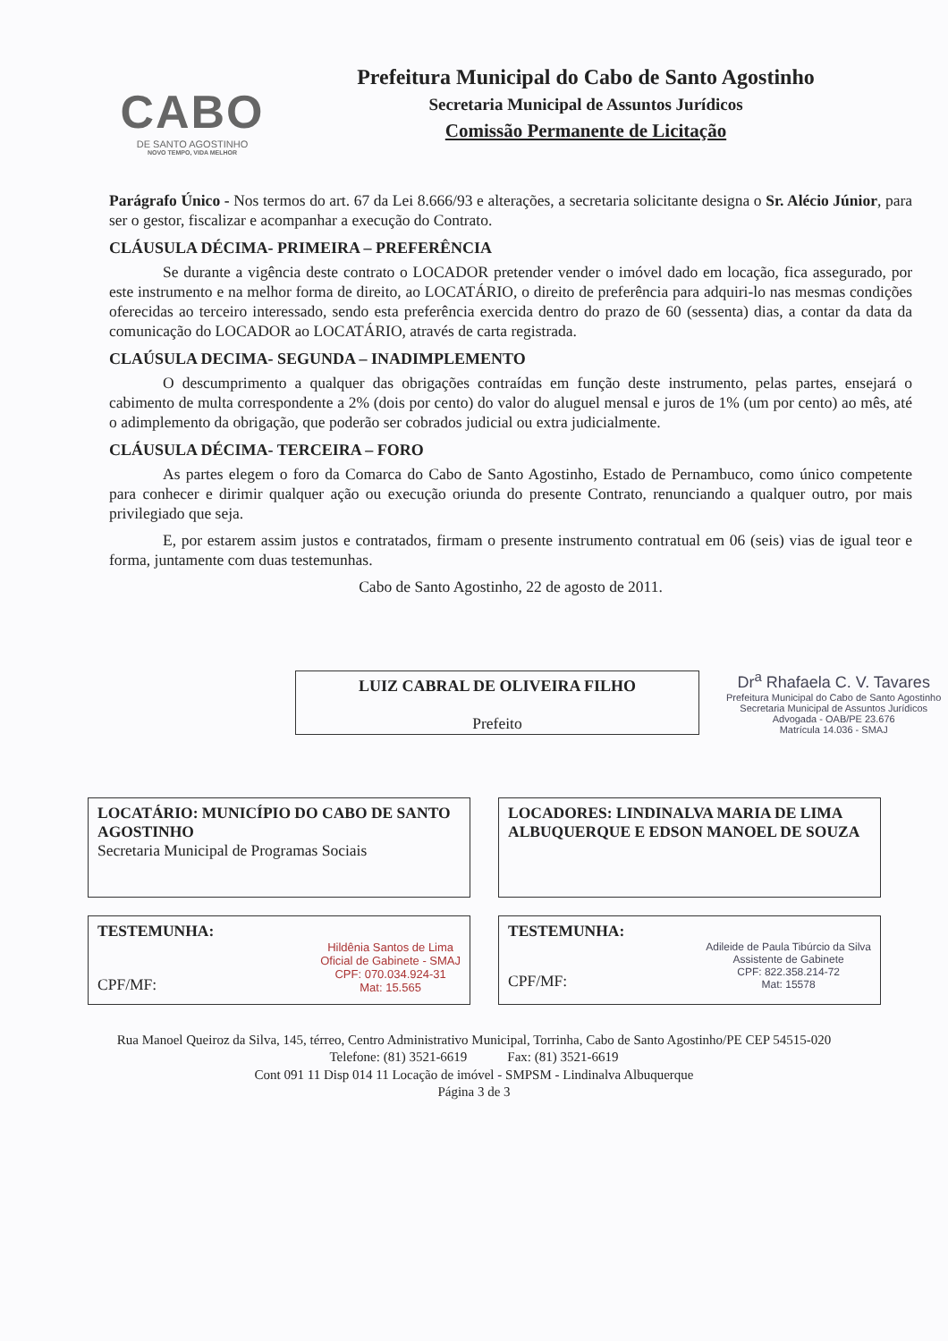CABO
DE SANTO AGOSTINHO
NOVO TEMPO, VIDA MELHOR
Prefeitura Municipal do Cabo de Santo Agostinho
Secretaria Municipal de Assuntos Jurídicos
Comissão Permanente de Licitação
Parágrafo Único - Nos termos do art. 67 da Lei 8.666/93 e alterações, a secretaria solicitante designa o Sr. Alécio Júnior, para ser o gestor, fiscalizar e acompanhar a execução do Contrato.
CLÁUSULA DÉCIMA- PRIMEIRA – PREFERÊNCIA
Se durante a vigência deste contrato o LOCADOR pretender vender o imóvel dado em locação, fica assegurado, por este instrumento e na melhor forma de direito, ao LOCATÁRIO, o direito de preferência para adquiri-lo nas mesmas condições oferecidas ao terceiro interessado, sendo esta preferência exercida dentro do prazo de 60 (sessenta) dias, a contar da data da comunicação do LOCADOR ao LOCATÁRIO, através de carta registrada.
CLAÚSULA DECIMA- SEGUNDA – INADIMPLEMENTO
O descumprimento a qualquer das obrigações contraídas em função deste instrumento, pelas partes, ensejará o cabimento de multa correspondente a 2% (dois por cento) do valor do aluguel mensal e juros de 1% (um por cento) ao mês, até o adimplemento da obrigação, que poderão ser cobrados judicial ou extra judicialmente.
CLÁUSULA DÉCIMA- TERCEIRA – FORO
As partes elegem o foro da Comarca do Cabo de Santo Agostinho, Estado de Pernambuco, como único competente para conhecer e dirimir qualquer ação ou execução oriunda do presente Contrato, renunciando a qualquer outro, por mais privilegiado que seja.
E, por estarem assim justos e contratados, firmam o presente instrumento contratual em 06 (seis) vias de igual teor e forma, juntamente com duas testemunhas.
Cabo de Santo Agostinho, 22 de agosto de 2011.
LUIZ CABRAL DE OLIVEIRA FILHO
Prefeito
Dr<sup>a</sup> Rhafaela C. V. Tavares
Prefeitura Municipal do Cabo de Santo Agostinho
Secretaria Municipal de Assuntos Jurídicos
Advogada - OAB/PE 23.676
Matrícula 14.036 - SMAJ
LOCATÁRIO: MUNICÍPIO DO CABO DE SANTO AGOSTINHO
Secretaria Municipal de Programas Sociais
LOCADORES: LINDINALVA MARIA DE LIMA ALBUQUERQUE E EDSON MANOEL DE SOUZA
TESTEMUNHA:
CPF/MF: Hildênia Santos de Lima
Oficial de Gabinete - SMAJ
CPF: 070.034.924-31
Mat: 15.565
TESTEMUNHA:
CPF/MF: Adileide de Paula Tibúrcio da Silva
Assistente de Gabinete
CPF: 822.358.214-72
Mat: 15578
Rua Manoel Queiroz da Silva, 145, térreo, Centro Administrativo Municipal, Torrinha, Cabo de Santo Agostinho/PE CEP 54515-020
Telefone: (81) 3521-6619 Fax: (81) 3521-6619
Cont 091 11 Disp 014 11 Locação de imóvel - SMPSM - Lindinalva Albuquerque
Página 3 de 3